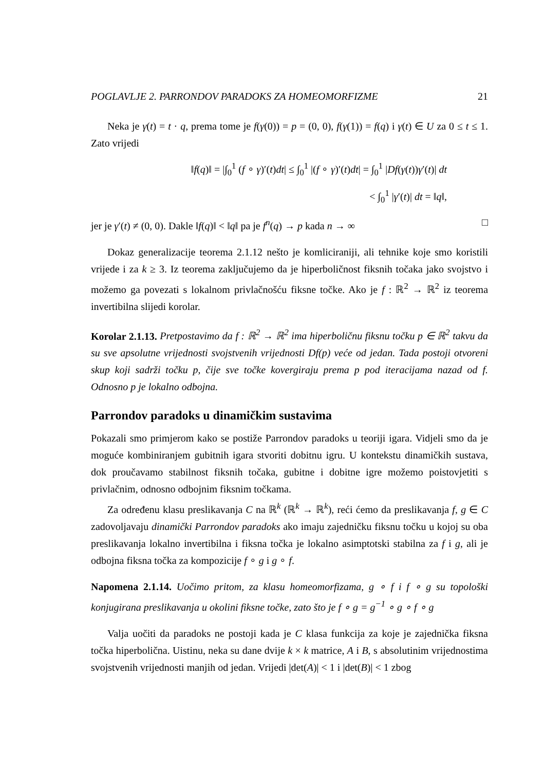POGLAVLJE 2. PARRONDOV PARADOKS ZA HOMEOMORFIZME 21
Neka je γ(t) = t · q, prema tome je f(γ(0)) = p = (0, 0), f(γ(1)) = f(q) i γ(t) ∈ U za 0 ≤ t ≤ 1. Zato vrijedi
‖f(q)‖ = |∫<sub>0</sub><sup>1</sup> (f ∘ γ)′(t)dt| ≤ ∫<sub>0</sub><sup>1</sup> |(f ∘ γ)′(t)dt| = ∫<sub>0</sub><sup>1</sup> |Df(γ(t))γ′(t)| dt
< ∫<sub>0</sub><sup>1</sup> |γ′(t)| dt = ‖q‖,
jer je γ′(t) ≠ (0, 0). Dakle ‖f(q)‖ < ‖q‖ pa je f<sup>n</sup>(q) → p kada n → ∞ □
Dokaz generalizacije teorema 2.1.12 nešto je komliciraniji, ali tehnike koje smo koristili vrijede i za k ≥ 3. Iz teorema zaključujemo da je hiperboličnost fiksnih točaka jako svojstvo i možemo ga povezati s lokalnom privlačnošću fiksne točke. Ako je f : ℝ<sup>2</sup> → ℝ<sup>2</sup> iz teorema invertibilna slijedi korolar.
Korolar 2.1.13. Pretpostavimo da f : ℝ<sup>2</sup> → ℝ<sup>2</sup> ima hiperboličnu fiksnu točku p ∈ ℝ<sup>2</sup> takvu da su sve apsolutne vrijednosti svojstvenih vrijednosti Df(p) veće od jedan. Tada postoji otvoreni skup koji sadrži točku p, čije sve točke kovergiraju prema p pod iteracijama nazad od f. Odnosno p je lokalno odbojna.
Parrondov paradoks u dinamičkim sustavima
Pokazali smo primjerom kako se postiže Parrondov paradoks u teoriji igara. Vidjeli smo da je moguće kombiniranjem gubitnih igara stvoriti dobitnu igru. U kontekstu dinamičkih sustava, dok proučavamo stabilnost fiksnih točaka, gubitne i dobitne igre možemo poistovjetiti s privlačnim, odnosno odbojnim fiksnim točkama.
Za određenu klasu preslikavanja C na ℝ<sup>k</sup> (ℝ<sup>k</sup> → ℝ<sup>k</sup>), reći ćemo da preslikavanja f, g ∈ C zadovoljavaju dinamički Parrondov paradoks ako imaju zajedničku fiksnu točku u kojoj su oba preslikavanja lokalno invertibilna i fiksna točka je lokalno asimptotski stabilna za f i g, ali je odbojna fiksna točka za kompozicije f ∘ g i g ∘ f.
Napomena 2.1.14. Uočimo pritom, za klasu homeomorfizama, g ∘ f i f ∘ g su topološki konjugirana preslikavanja u okolini fiksne točke, zato što je f ∘ g = g<sup>−1</sup> ∘ g ∘ f ∘ g
Valja uočiti da paradoks ne postoji kada je C klasa funkcija za koje je zajednička fiksna točka hiperbolična. Uistinu, neka su dane dvije k × k matrice, A i B, s absolutinim vrijednostima svojstvenih vrijednosti manjih od jedan. Vrijedi |det(A)| < 1 i |det(B)| < 1 zbog